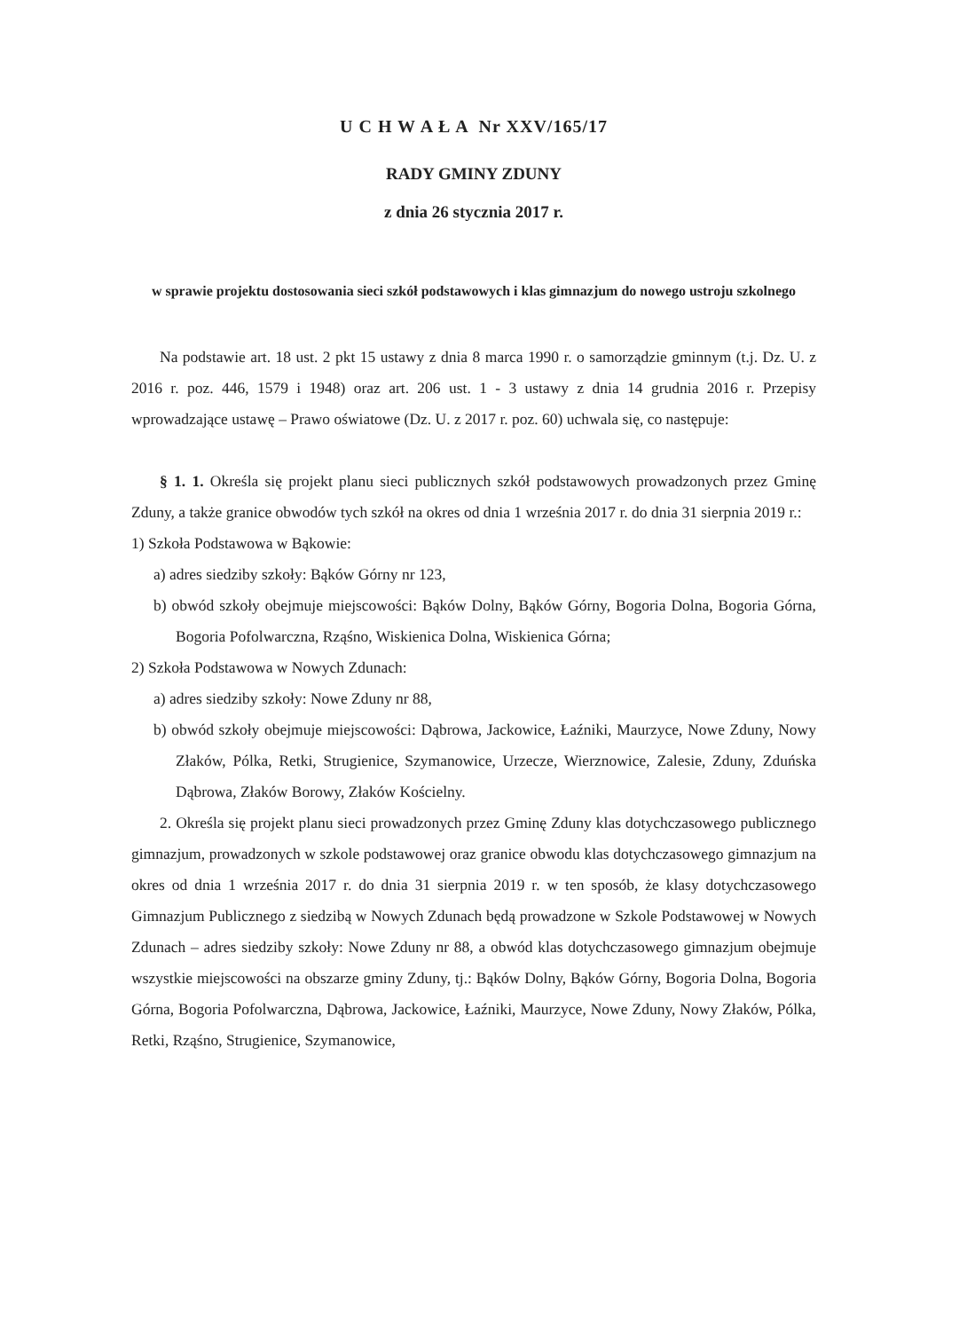U C H W A Ł A Nr XXV/165/17
RADY GMINY ZDUNY
z dnia 26 stycznia 2017 r.
w sprawie projektu dostosowania sieci szkół podstawowych i klas gimnazjum do nowego ustroju szkolnego
Na podstawie art. 18 ust. 2 pkt 15 ustawy z dnia 8 marca 1990 r. o samorządzie gminnym (t.j. Dz. U. z 2016 r. poz. 446, 1579 i 1948) oraz art. 206 ust. 1 - 3 ustawy z dnia 14 grudnia 2016 r. Przepisy wprowadzające ustawę – Prawo oświatowe (Dz. U. z 2017 r. poz. 60) uchwala się, co następuje:
§ 1. 1. Określa się projekt planu sieci publicznych szkół podstawowych prowadzonych przez Gminę Zduny, a także granice obwodów tych szkół na okres od dnia 1 września 2017 r. do dnia 31 sierpnia 2019 r.:
1) Szkoła Podstawowa w Bąkowie:
a) adres siedziby szkoły: Bąków Górny nr 123,
b) obwód szkoły obejmuje miejscowości: Bąków Dolny, Bąków Górny, Bogoria Dolna, Bogoria Górna, Bogoria Pofolwarczna, Rząśno, Wiskienica Dolna, Wiskienica Górna;
2) Szkoła Podstawowa w Nowych Zdunach:
a) adres siedziby szkoły: Nowe Zduny nr 88,
b) obwód szkoły obejmuje miejscowości: Dąbrowa, Jackowice, Łaźniki, Maurzyce, Nowe Zduny, Nowy Złaków, Pólka, Retki, Strugienice, Szymanowice, Urzecze, Wierznowice, Zalesie, Zduny, Zduńska Dąbrowa, Złaków Borowy, Złaków Kościelny.
2. Określa się projekt planu sieci prowadzonych przez Gminę Zduny klas dotychczasowego publicznego gimnazjum, prowadzonych w szkole podstawowej oraz granice obwodu klas dotychczasowego gimnazjum na okres od dnia 1 września 2017 r. do dnia 31 sierpnia 2019 r. w ten sposób, że klasy dotychczasowego Gimnazjum Publicznego z siedzibą w Nowych Zdunach będą prowadzone w Szkole Podstawowej w Nowych Zdunach – adres siedziby szkoły: Nowe Zduny nr 88, a obwód klas dotychczasowego gimnazjum obejmuje wszystkie miejscowości na obszarze gminy Zduny, tj.: Bąków Dolny, Bąków Górny, Bogoria Dolna, Bogoria Górna, Bogoria Pofolwarczna, Dąbrowa, Jackowice, Łaźniki, Maurzyce, Nowe Zduny, Nowy Złaków, Pólka, Retki, Rząśno, Strugienice, Szymanowice,